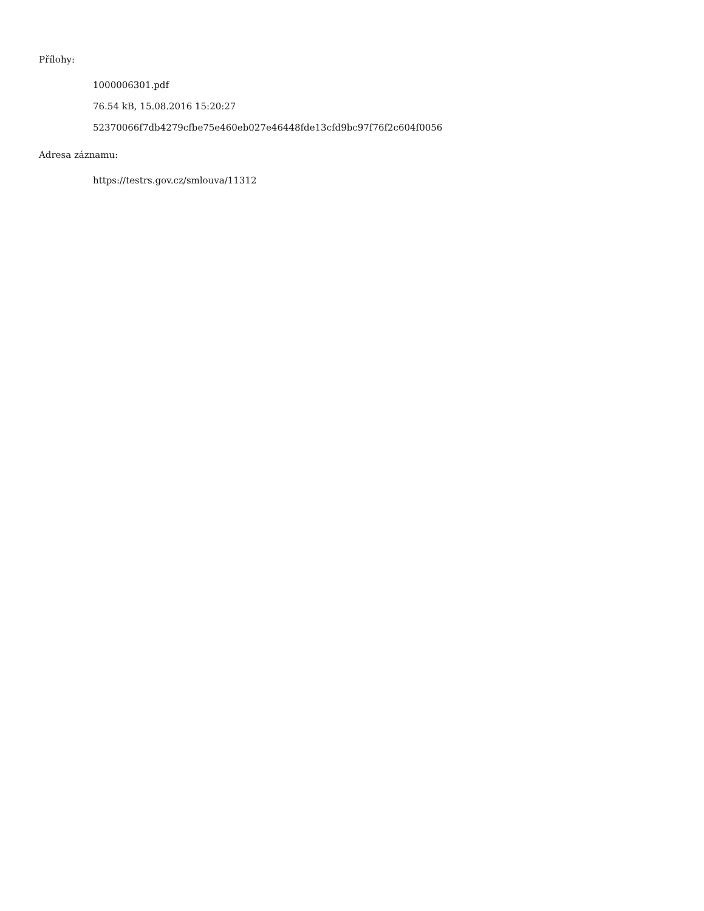Přílohy:
1000006301.pdf
76.54 kB, 15.08.2016 15:20:27
52370066f7db4279cfbe75e460eb027e46448fde13cfd9bc97f76f2c604f0056
Adresa záznamu:
https://testrs.gov.cz/smlouva/11312